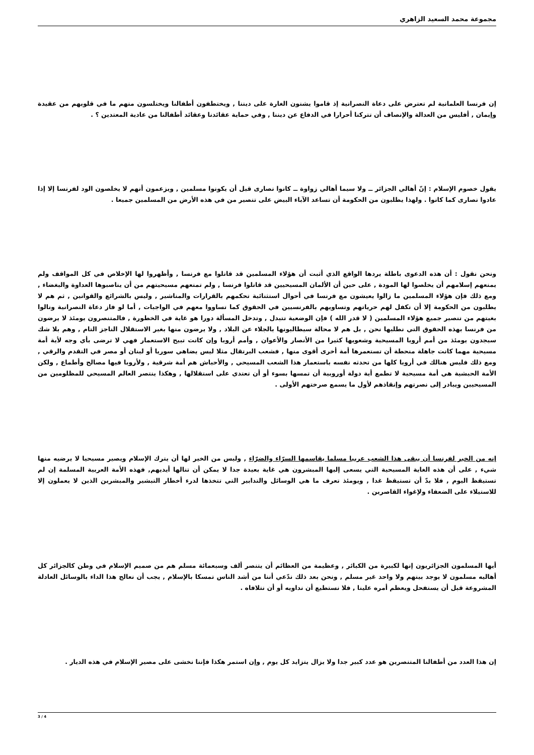مجموعة محمد السعيد الزاهري
إن فرنسا العلمانية لم تعترض على دعاة النصرانية إذ قاموا يشنون الغارة على ديننا , ويختطفون أطفالنا ويختلسون منهم ما في قلوبهم من عقيدة وإيمان , أفليس من العدالة والإنصاف أن تتركنا أحرارا في الدفاع عن ديننا , وفي حماية عقائدنا وعقائد أطفالنا من عادية المعتدين ؟ .
يقول خصوم الإسلام : إنّ أهالي الجزائر ــ ولا سيما أهالي زواوة ــ كانوا نصارى قبل أن يكونوا مسلمين , ويزعمون أنهم لا يخلصون الود لفرنسا إلا إذا عادوا نصارى كما كانوا . ولهذا يطلبون من الحكومة أن تساعد الآباء البيض على تنصير من في هذه الأرض من المسلمين جميعا .
ونحن نقول : أن هذه الدعوى باطلة يردها الواقع الذي أثبت أن هؤلاء المسلمين قد قاتلوا مع فرنسا , وأظهروا لها الإخلاص في كل المواقف ولم يمنعهم إسلامهم أن يخلصوا لها المودة , على حين أن الألمان المسيحيين قد قاتلوا فرنسا , ولم تمنعهم مسيحيتهم من أن يناصبوها العداوة والبغضاء , ومع ذلك فإن هؤلاء المسلمين ما زالوا يعيشون مع فرنسا في أحوال استثنائية تحكمهم بالقرارات والمناشير , وليس بالشرائع والقوانين , ثم هم لا يطلبون من الحكومة إلا أن تكفل لهم حرياتهم وتساويهم بالفرنسيين في الحقوق كما تساووا معهم في الواجبات , أما لو فاز دعاة النصرانية ونالوا بغيتهم من تنصير جميع هؤلاء المسلمين ( لا قدر الله ) فإن الوضعية تتبدل , وتدخل المسألة دورا هو غاية في الخطورة , فالمتنصرون يومئذ لا يرضون من فرنسا بهذه الحقوق التي نطلبها نحن , بل هم لا محالة سيطالبونها بالجلاء عن البلاد , ولا يرضون منها بغير الاستقلال الناجز التام , وهم بلا شك سيجدون يومئذ من أمم أروبا المسيحية وشعوبها كثيرا من الأنصار والأعوان , وأمم أروبا وإن كانت تبيح الاستعمار فهي لا ترضى بأي وجه لأية أمة مسيحية مهما كانت جاهلة منحطة أن تستعمرها أمة أخرى أقوى منها , فشعب البرتقال مثلا ليس يضاهي سوريا أو لبنان أو مصر في التقدم والرقي , ومع ذلك فليس هنالك في أروبا كلها من تحدثه نفسه باستعمار هذا الشعب المسيحي , والأحباش هم أمة شرقية , ولأروبا فيها مصالح وأطماع , ولكن الأمة الحبشية هي أمة مسيحية لا تطمع أية دولة أوروبية أن تمسها بسوء أو أن تعتدي على استقلالها , وهكذا ينتصر العالم المسيحي للمظلومين من المسيحيين ويبادر إلى نصرتهم وإنقاذهم لأول ما يسمع صرختهم الأولى .
إنه من الخير لفرنسا أن يبقى هذا الشعب عربيا مسلما يقاسمها السرّاء والضرّاء , وليس من الخير لها أن يترك الإسلام ويصير مسيحيا لا يرضيه منها شيء , على أن هذه الغاية المسيحية التي يسعى إليها المبشرون هي غاية بعيدة جدا لا يمكن أن تنالها أيديهم, فهذه الأمة العربية المسلمة إن لم تستيقظ اليوم , فلا بدّ أن تستيقظ غدا , ويومئذ تعرف ما هي الوسائل والتدابير التي تتخذها لدرء أخطار التبشير والمبشرين الذين لا يعملون إلا للاستيلاء على الضعفاء ولإغواء القاصرين .
أيها المسلمون الجزائريون إنها لكبيرة من الكبائر , وعظيمة من العظائم أن يتنصر ألف وسبعمائة مسلم هم من صميم الإسلام في وطن كالجزائر كل أهاليه مسلمون لا يوجد بينهم ولا واحد غير مسلم , ونحن بعد ذلك ندّعي أننا من أشد الناس تمسكا بالإسلام , يجب أن نعالج هذا الداء بالوسائل العادلة المشروعة قبل أن يستفحل ويعظم أمره علينا , فلا نستطيع أن نداويه أو أن نتلافاه .
إن هذا العدد من أطفالنا المتنصرين هو عدد كبير جدا ولا يزال يتزايد كل يوم , وإن استمر هكذا فإننا نخشى على مصير الإسلام في هذه الديار .
3 / 4